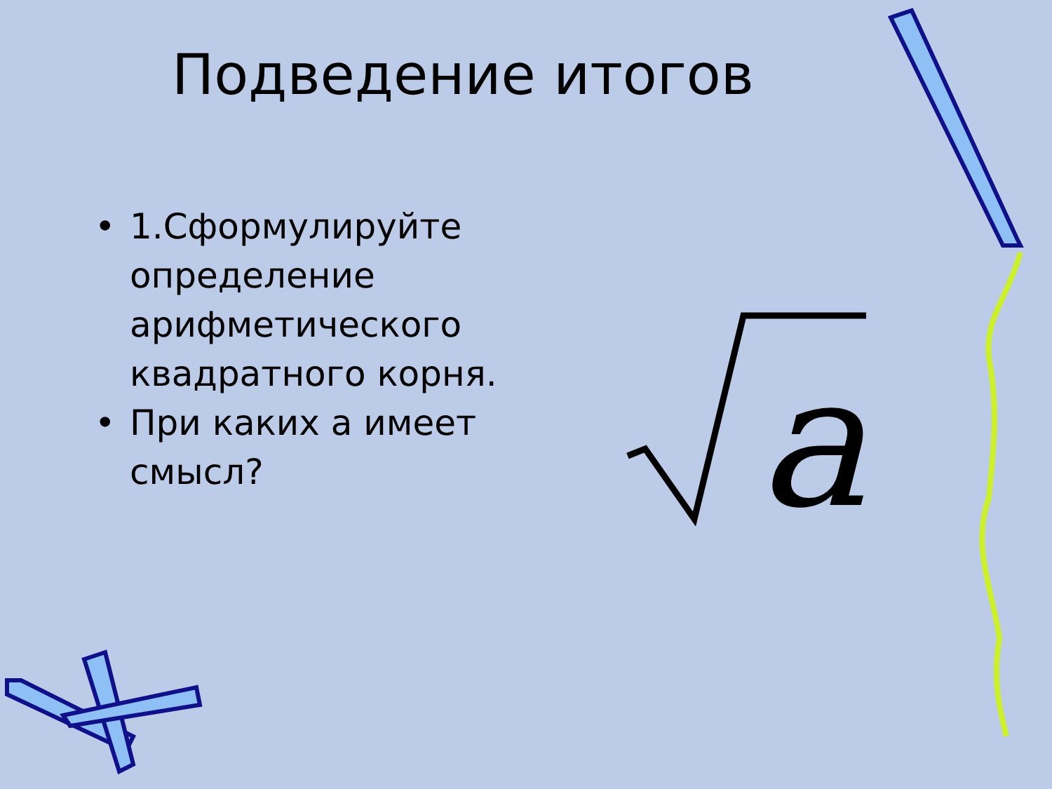Подведение итогов
• 1.Сформулируйте определение арифметического квадратного корня.
• При каких а имеет смысл?
a